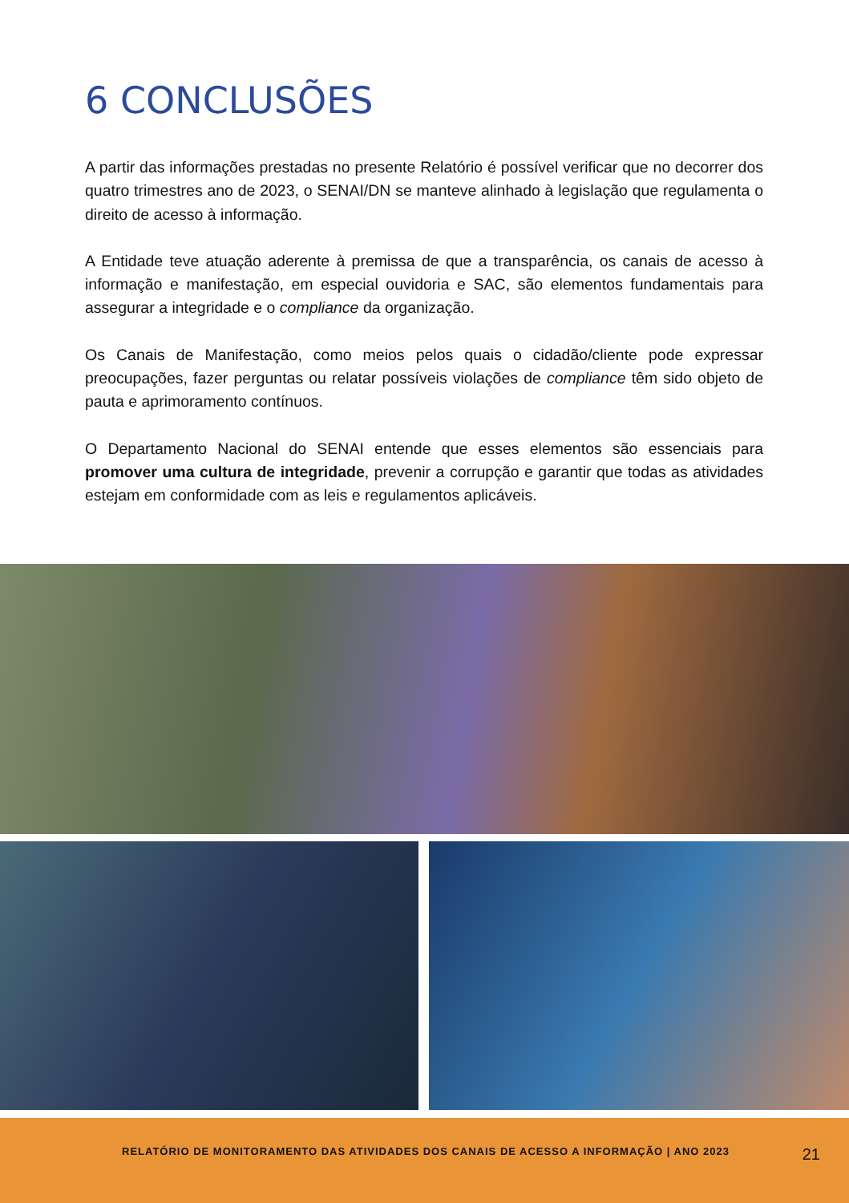6 CONCLUSÕES
A partir das informações prestadas no presente Relatório é possível verificar que no decorrer dos quatro trimestres ano de 2023, o SENAI/DN se manteve alinhado à legislação que regulamenta o direito de acesso à informação.
A Entidade teve atuação aderente à premissa de que a transparência, os canais de acesso à informação e manifestação, em especial ouvidoria e SAC, são elementos fundamentais para assegurar a integridade e o compliance da organização.
Os Canais de Manifestação, como meios pelos quais o cidadão/cliente pode expressar preocupações, fazer perguntas ou relatar possíveis violações de compliance têm sido objeto de pauta e aprimoramento contínuos.
O Departamento Nacional do SENAI entende que esses elementos são essenciais para promover uma cultura de integridade, prevenir a corrupção e garantir que todas as atividades estejam em conformidade com as leis e regulamentos aplicáveis.
RELATÓRIO DE MONITORAMENTO DAS ATIVIDADES DOS CANAIS DE ACESSO A INFORMAÇÃO | ANO 2023
21